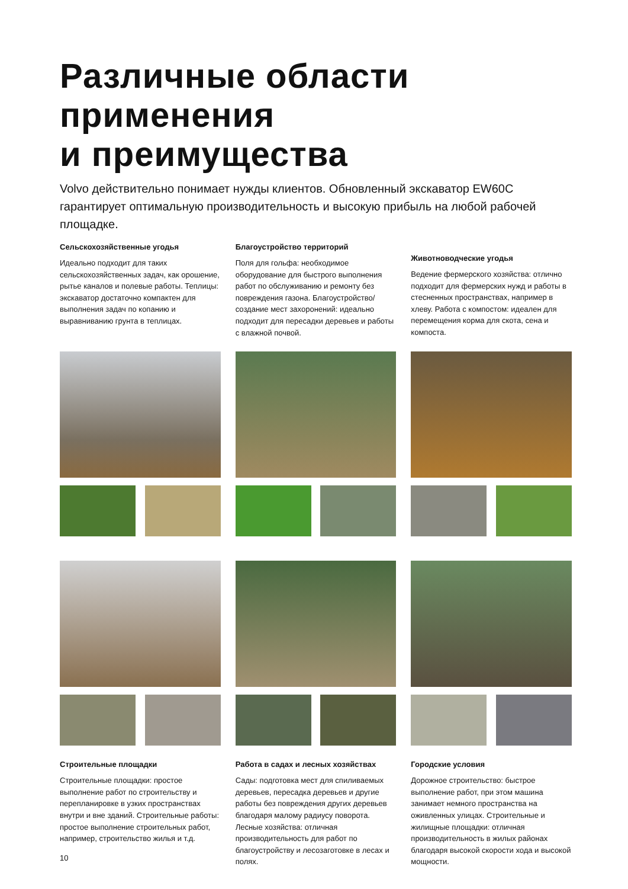Различные области применения
и преимущества
Volvo действительно понимает нужды клиентов. Обновленный экскаватор EW60C гарантирует оптимальную производительность и высокую прибыль на любой рабочей площадке.
Сельскохозяйственные угодья
Идеально подходит для таких сельскохозяйственных задач, как орошение, рытье каналов и полевые работы. Теплицы: экскаватор достаточно компактен для выполнения задач по копанию и выравниванию грунта в теплицах.
Благоустройство территорий
Поля для гольфа: необходимое оборудование для быстрого выполнения работ по обслуживанию и ремонту без повреждения газона. Благоустройство/создание мест захоронений: идеально подходит для пересадки деревьев и работы с влажной почвой.
Животноводческие угодья
Ведение фермерского хозяйства: отлично подходит для фермерских нужд и работы в стесненных пространствах, например в хлеву. Работа с компостом: идеален для перемещения корма для скота, сена и компоста.
Строительные площадки
Строительные площадки: простое выполнение работ по строительству и перепланировке в узких пространствах внутри и вне зданий. Строительные работы: простое выполнение строительных работ, например, строительство жилья и т.д.
Работа в садах и лесных хозяйствах
Сады: подготовка мест для спиливаемых деревьев, пересадка деревьев и другие работы без повреждения других деревьев благодаря малому радиусу поворота. Лесные хозяйства: отличная производительность для работ по благоустройству и лесозаготовке в лесах и полях.
Городские условия
Дорожное строительство: быстрое выполнение работ, при этом машина занимает немного пространства на оживленных улицах. Строительные и жилищные площадки: отличная производительность в жилых районах благодаря высокой скорости хода и высокой мощности.
10